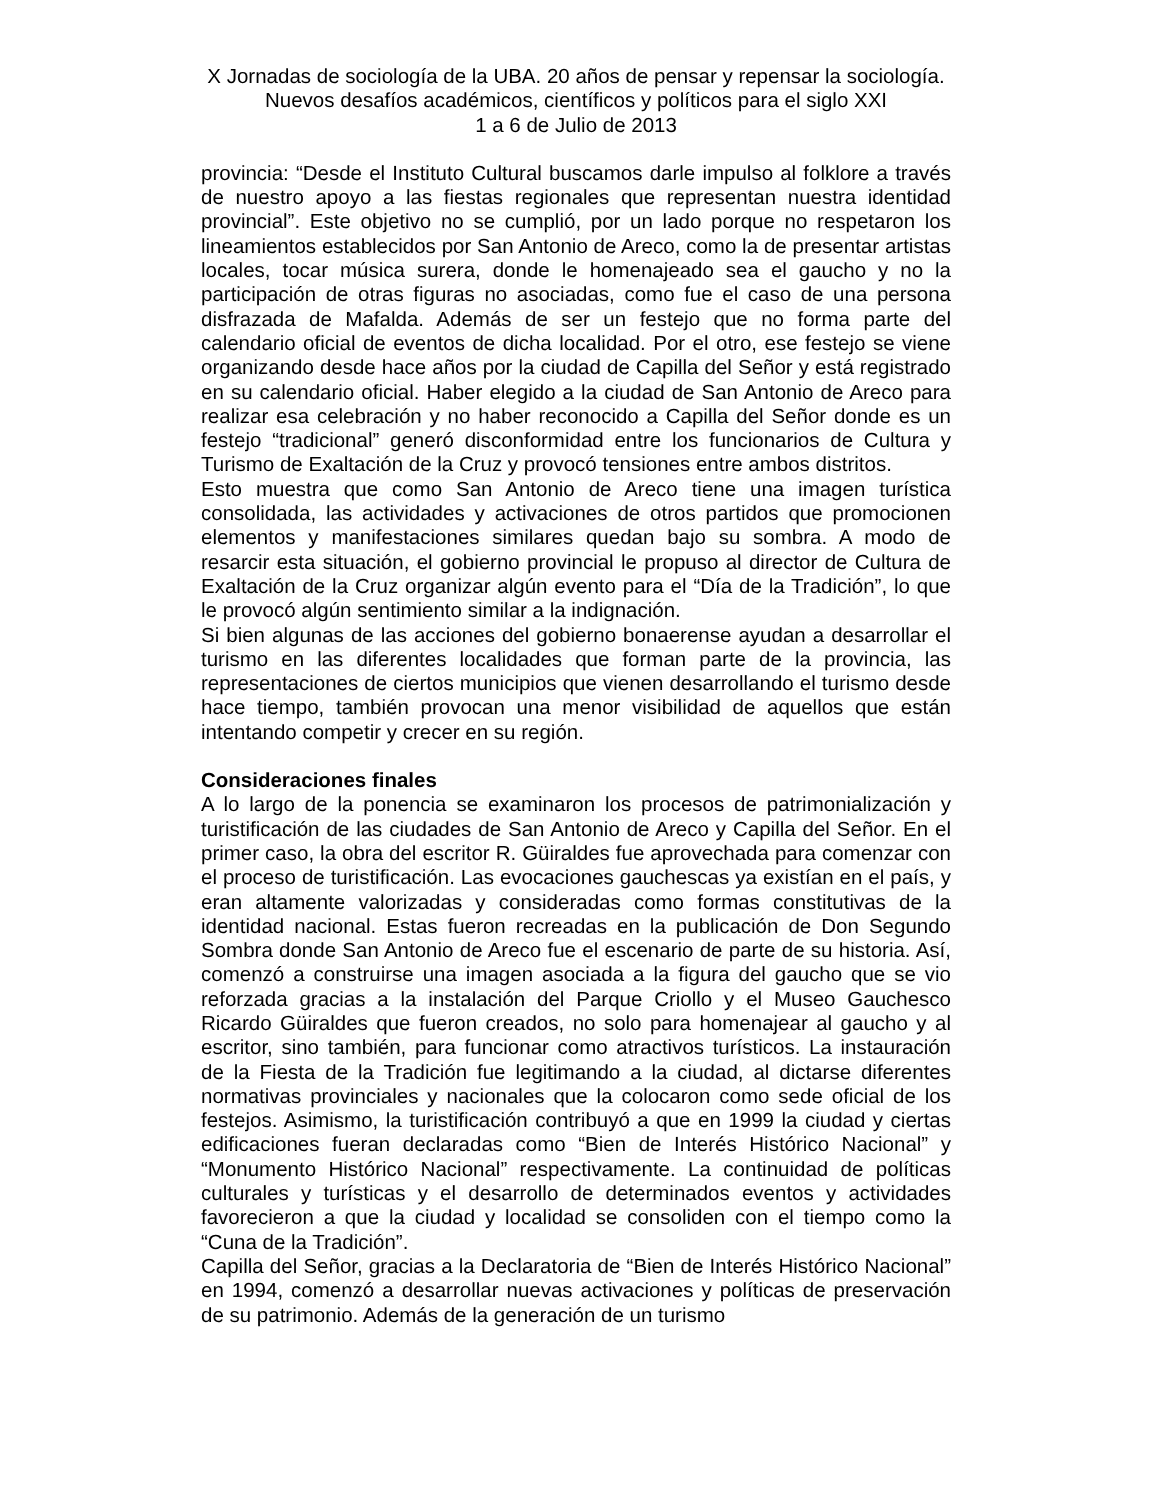X Jornadas de sociología de la UBA. 20 años de pensar y repensar la sociología. Nuevos desafíos académicos, científicos y políticos para el siglo XXI
1 a 6 de Julio de 2013
provincia: “Desde el Instituto Cultural buscamos darle impulso al folklore a través de nuestro apoyo a las fiestas regionales que representan nuestra identidad provincial”. Este objetivo no se cumplió, por un lado porque no respetaron los lineamientos establecidos por San Antonio de Areco, como la de presentar artistas locales, tocar música surera, donde le homenajeado sea el gaucho y no la participación de otras figuras no asociadas, como fue el caso de una persona disfrazada de Mafalda. Además de ser un festejo que no forma parte del calendario oficial de eventos de dicha localidad. Por el otro, ese festejo se viene organizando desde hace años por la ciudad de Capilla del Señor y está registrado en su calendario oficial. Haber elegido a la ciudad de San Antonio de Areco para realizar esa celebración y no haber reconocido a Capilla del Señor donde es un festejo “tradicional” generó disconformidad entre los funcionarios de Cultura y Turismo de Exaltación de la Cruz y provocó tensiones entre ambos distritos.
Esto muestra que como San Antonio de Areco tiene una imagen turística consolidada, las actividades y activaciones de otros partidos que promocionen elementos y manifestaciones similares quedan bajo su sombra. A modo de resarcir esta situación, el gobierno provincial le propuso al director de Cultura de Exaltación de la Cruz organizar algún evento para el “Día de la Tradición”, lo que le provocó algún sentimiento similar a la indignación.
Si bien algunas de las acciones del gobierno bonaerense ayudan a desarrollar el turismo en las diferentes localidades que forman parte de la provincia, las representaciones de ciertos municipios que vienen desarrollando el turismo desde hace tiempo, también provocan una menor visibilidad de aquellos que están intentando competir y crecer en su región.
Consideraciones finales
A lo largo de la ponencia se examinaron los procesos de patrimonialización y turistificación de las ciudades de San Antonio de Areco y Capilla del Señor. En el primer caso, la obra del escritor R. Güiraldes fue aprovechada para comenzar con el proceso de turistificación. Las evocaciones gauchescas ya existían en el país, y eran altamente valorizadas y consideradas como formas constitutivas de la identidad nacional. Estas fueron recreadas en la publicación de Don Segundo Sombra donde San Antonio de Areco fue el escenario de parte de su historia. Así, comenzó a construirse una imagen asociada a la figura del gaucho que se vio reforzada gracias a la instalación del Parque Criollo y el Museo Gauchesco Ricardo Güiraldes que fueron creados, no solo para homenajear al gaucho y al escritor, sino también, para funcionar como atractivos turísticos. La instauración de la Fiesta de la Tradición fue legitimando a la ciudad, al dictarse diferentes normativas provinciales y nacionales que la colocaron como sede oficial de los festejos. Asimismo, la turistificación contribuyó a que en 1999 la ciudad y ciertas edificaciones fueran declaradas como “Bien de Interés Histórico Nacional” y “Monumento Histórico Nacional” respectivamente. La continuidad de políticas culturales y turísticas y el desarrollo de determinados eventos y actividades favorecieron a que la ciudad y localidad se consoliden con el tiempo como la “Cuna de la Tradición”.
Capilla del Señor, gracias a la Declaratoria de “Bien de Interés Histórico Nacional” en 1994, comenzó a desarrollar nuevas activaciones y políticas de preservación de su patrimonio. Además de la generación de un turismo